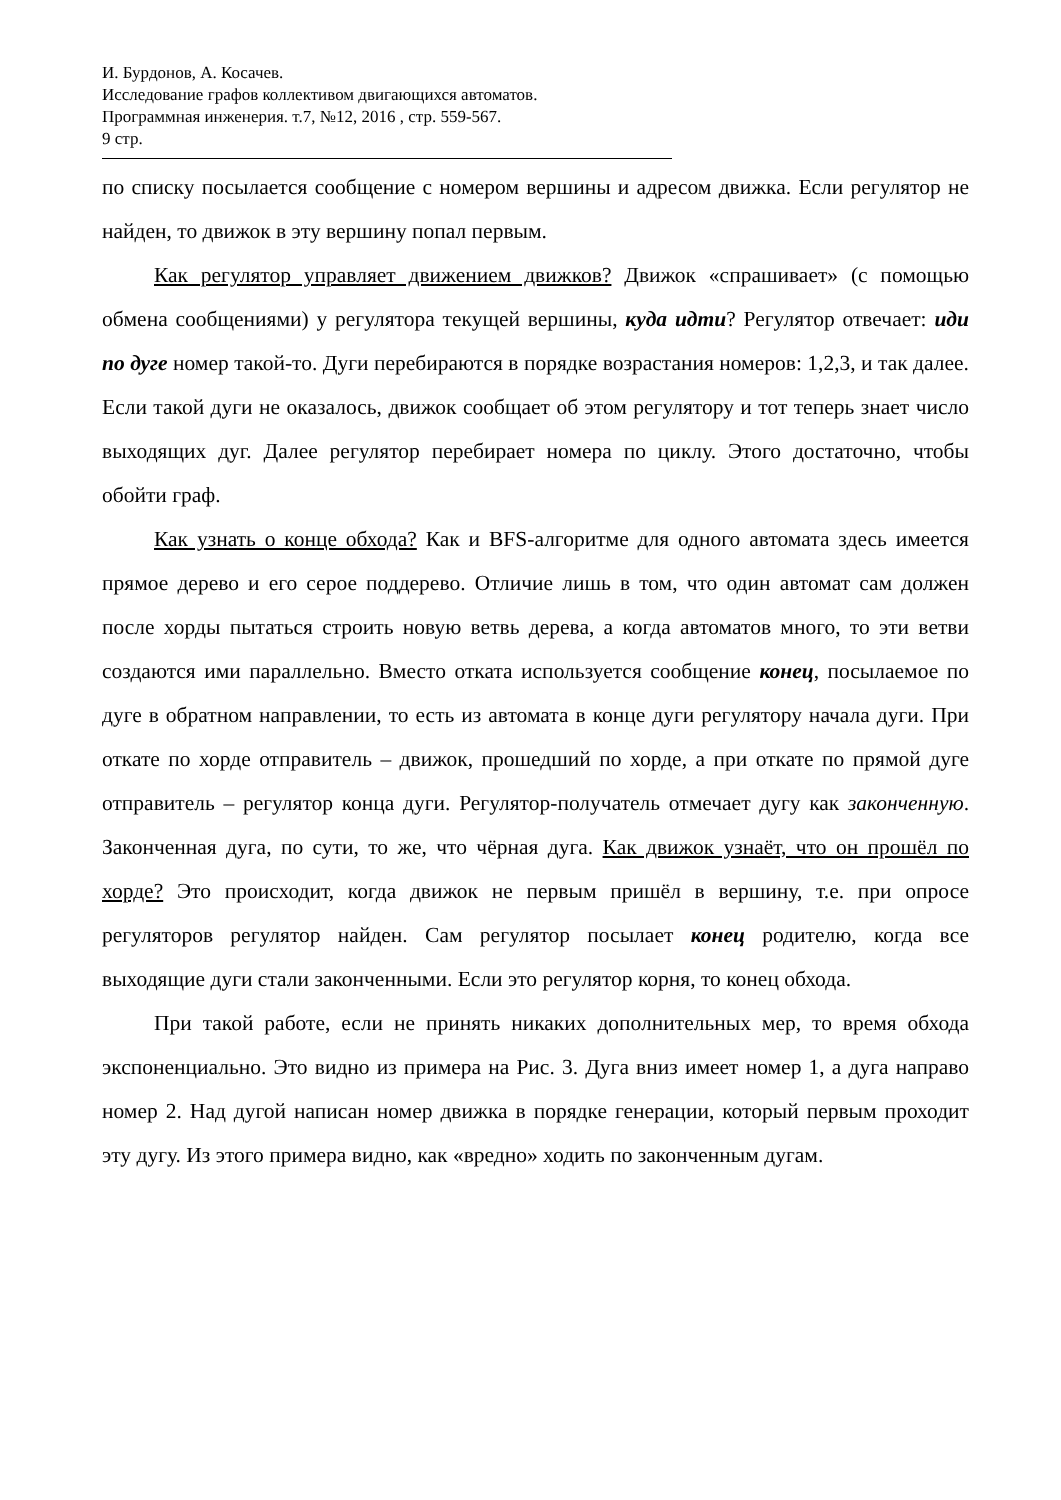И. Бурдонов, А. Косачев.
Исследование графов коллективом двигающихся автоматов.
Программная инженерия. т.7, №12, 2016 , стр. 559-567.
9 стр.
по списку посылается сообщение с номером вершины и адресом движка. Если регулятор не найден, то движок в эту вершину попал первым.
Как регулятор управляет движением движков? Движок «спрашивает» (с помощью обмена сообщениями) у регулятора текущей вершины, куда идти? Регулятор отвечает: иди по дуге номер такой-то. Дуги перебираются в порядке возрастания номеров: 1,2,3, и так далее. Если такой дуги не оказалось, движок сообщает об этом регулятору и тот теперь знает число выходящих дуг. Далее регулятор перебирает номера по циклу. Этого достаточно, чтобы обойти граф.
Как узнать о конце обхода? Как и BFS-алгоритме для одного автомата здесь имеется прямое дерево и его серое поддерево. Отличие лишь в том, что один автомат сам должен после хорды пытаться строить новую ветвь дерева, а когда автоматов много, то эти ветви создаются ими параллельно. Вместо отката используется сообщение конец, посылаемое по дуге в обратном направлении, то есть из автомата в конце дуги регулятору начала дуги. При откате по хорде отправитель – движок, прошедший по хорде, а при откате по прямой дуге отправитель – регулятор конца дуги. Регулятор-получатель отмечает дугу как законченную. Законченная дуга, по сути, то же, что чёрная дуга. Как движок узнаёт, что он прошёл по хорде? Это происходит, когда движок не первым пришёл в вершину, т.е. при опросе регуляторов регулятор найден. Сам регулятор посылает конец родителю, когда все выходящие дуги стали законченными. Если это регулятор корня, то конец обхода.
При такой работе, если не принять никаких дополнительных мер, то время обхода экспоненциально. Это видно из примера на Рис. 3. Дуга вниз имеет номер 1, а дуга направо номер 2. Над дугой написан номер движка в порядке генерации, который первым проходит эту дугу. Из этого примера видно, как «вредно» ходить по законченным дугам.